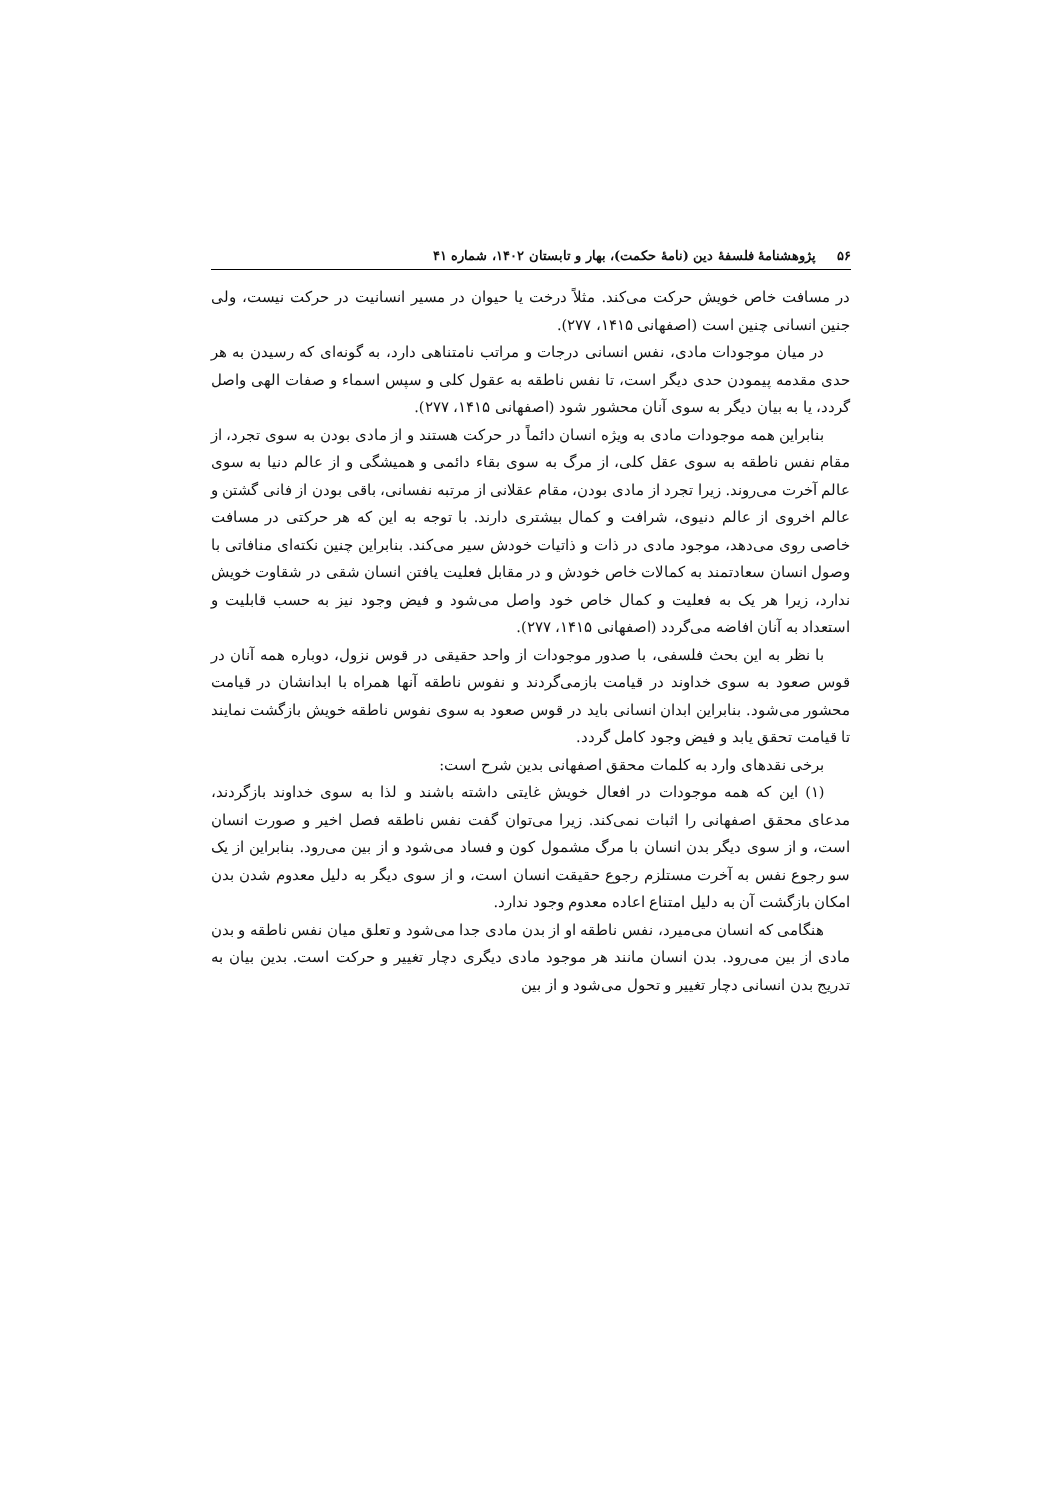۵۶ پژوهشنامهٔ فلسفهٔ دین (نامهٔ حکمت)، بهار و تابستان ۱۴۰۲، شماره ۴۱
در مسافت خاص خویش حرکت می‌کند. مثلاً درخت یا حیوان در مسیر انسانیت در حرکت نیست، ولی جنین انسانی چنین است (اصفهانی ۱۴۱۵، ۲۷۷).
در میان موجودات مادی، نفس انسانی درجات و مراتب نامتناهی دارد، به گونه‌ای که رسیدن به هر حدی مقدمه پیمودن حدی دیگر است، تا نفس ناطقه به عقول کلی و سپس اسماء و صفات الهی واصل گردد، یا به بیان دیگر به سوی آنان محشور شود (اصفهانی ۱۴۱۵، ۲۷۷).
بنابراین همه موجودات مادی به ویژه انسان دائماً در حرکت هستند و از مادی بودن به سوی تجرد، از مقام نفس ناطقه به سوی عقل کلی، از مرگ به سوی بقاء دائمی و همیشگی و از عالم دنیا به سوی عالم آخرت می‌روند. زیرا تجرد از مادی بودن، مقام عقلانی از مرتبه نفسانی، باقی بودن از فانی گشتن و عالم اخروی از عالم دنیوی، شرافت و کمال بیشتری دارند. با توجه به این که هر حرکتی در مسافت خاصی روی می‌دهد، موجود مادی در ذات و ذاتیات خودش سیر می‌کند. بنابراین چنین نکته‌ای منافاتی با وصول انسان سعادتمند به کمالات خاص خودش و در مقابل فعلیت یافتن انسان شقی در شقاوت خویش ندارد، زیرا هر یک به فعلیت و کمال خاص خود واصل می‌شود و فیض وجود نیز به حسب قابلیت و استعداد به آنان افاضه می‌گردد (اصفهانی ۱۴۱۵، ۲۷۷).
با نظر به این بحث فلسفی، با صدور موجودات از واحد حقیقی در قوس نزول، دوباره همه آنان در قوس صعود به سوی خداوند در قیامت بازمی‌گردند و نفوس ناطقه آنها همراه با ابدانشان در قیامت محشور می‌شود. بنابراین ابدان انسانی باید در قوس صعود به سوی نفوس ناطقه خویش بازگشت نمایند تا قیامت تحقق یابد و فیض وجود کامل گردد.
برخی نقدهای وارد به کلمات محقق اصفهانی بدین شرح است:
(۱) این که همه موجودات در افعال خویش غایتی داشته باشند و لذا به سوی خداوند بازگردند، مدعای محقق اصفهانی را اثبات نمی‌کند. زیرا می‌توان گفت نفس ناطقه فصل اخیر و صورت انسان است، و از سوی دیگر بدن انسان با مرگ مشمول کون و فساد می‌شود و از بین می‌رود. بنابراین از یک سو رجوع نفس به آخرت مستلزم رجوع حقیقت انسان است، و از سوی دیگر به دلیل معدوم شدن بدن امکان بازگشت آن به دلیل امتناع اعاده معدوم وجود ندارد.
هنگامی که انسان می‌میرد، نفس ناطقه او از بدن مادی جدا می‌شود و تعلق میان نفس ناطقه و بدن مادی از بین می‌رود. بدن انسان مانند هر موجود مادی دیگری دچار تغییر و حرکت است. بدین بیان به تدریج بدن انسانی دچار تغییر و تحول می‌شود و از بین